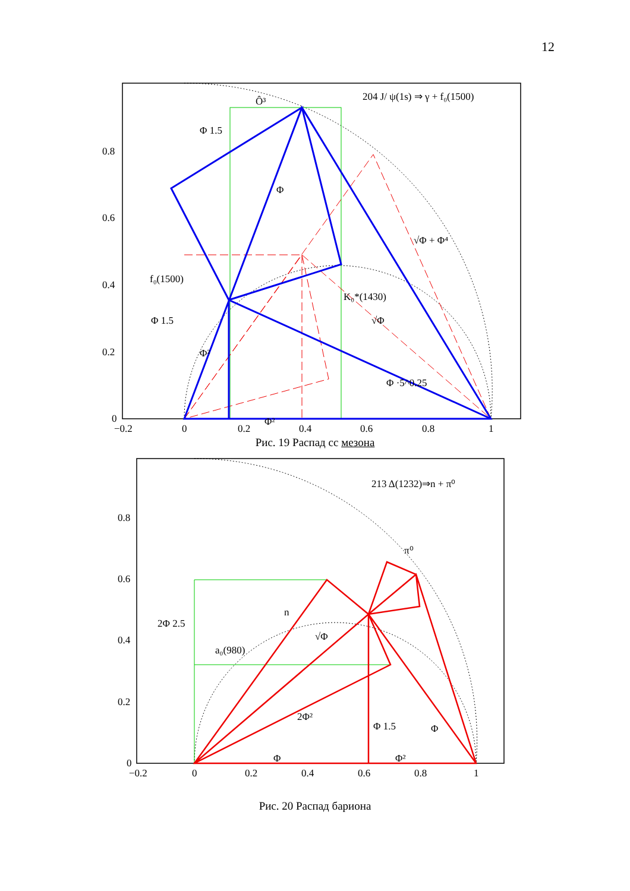12
204 J/ ψ(1s) ⇒ γ + f₀(1500)
Ô³
Φ 1.5
Φ
√Φ + Φ⁴
f₀(1500)
K₀*(1430)
√Φ
Φ 1.5
Φ²
Φ ·5^0.25
Φ²
0.8
0.6
0.4
0.2
0
−0.2
0
0.2
0.4
0.6
0.8
1
Рис. 19 Распад cc мезона
213 Δ(1232)⇒n + π⁰
π⁰
2Φ 2.5
n
√Φ
a₀(980)
2Φ²
Φ 1.5
Φ
Φ
Φ²
0.8
0.6
0.4
0.2
0
−0.2
0
0.2
0.4
0.6
0.8
1
Рис. 20 Распад бариона